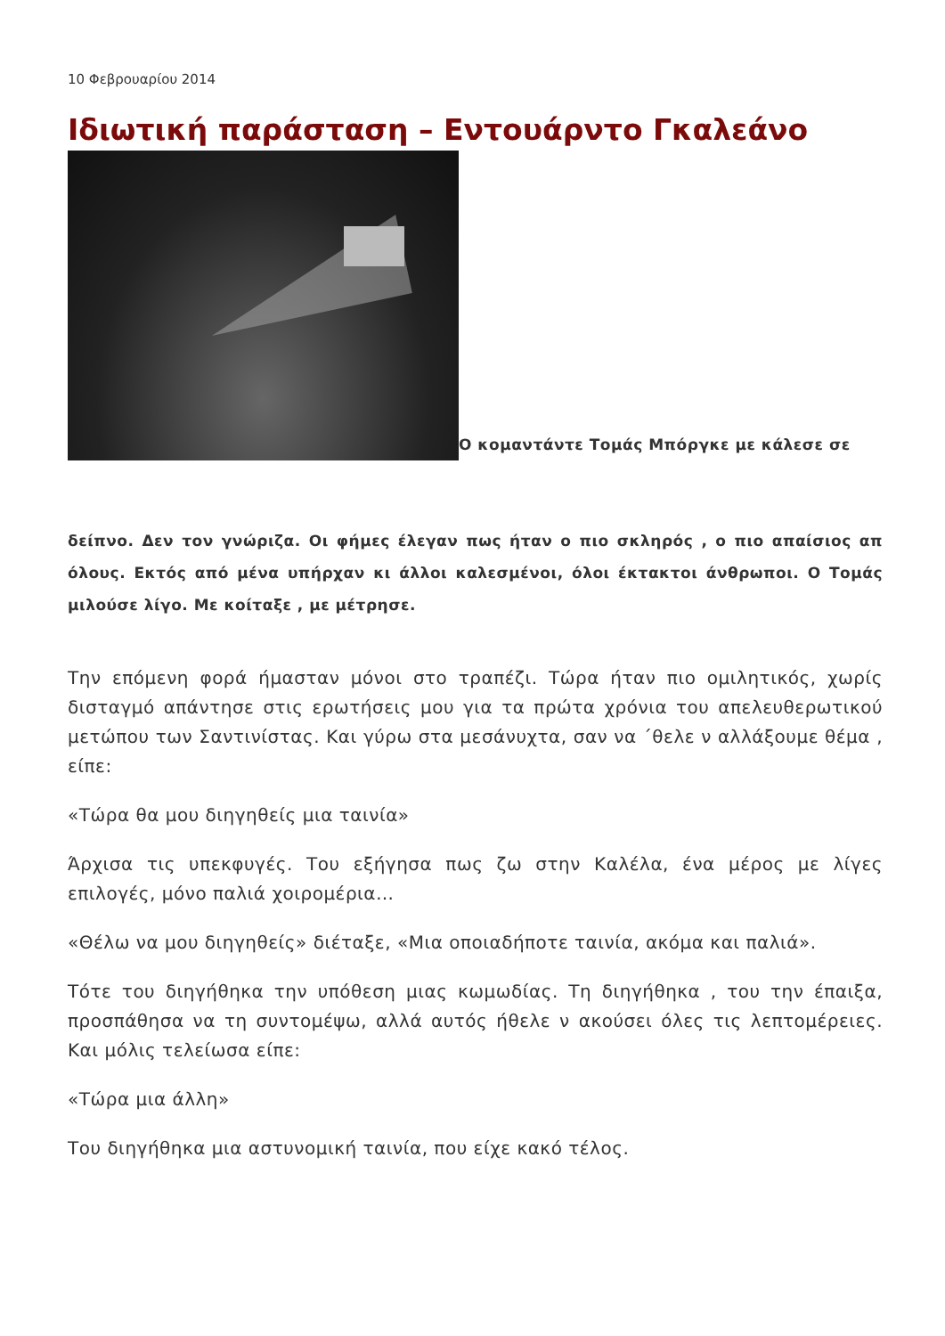10 Φεβρουαρίου 2014
Ιδιωτική παράσταση – Εντουάρντο Γκαλεάνο
Ο κομαντάντε Τομάς Μπόργκε με κάλεσε σε
δείπνο. Δεν τον γνώριζα. Οι φήμες έλεγαν πως ήταν ο πιο σκληρός , ο πιο απαίσιος απ όλους. Εκτός από μένα υπήρχαν κι άλλοι καλεσμένοι, όλοι έκτακτοι άνθρωποι. Ο Τομάς μιλούσε λίγο. Με κοίταξε , με μέτρησε.
Την επόμενη φορά ήμασταν μόνοι στο τραπέζι. Τώρα ήταν πιο ομιλητικός, χωρίς δισταγμό απάντησε στις ερωτήσεις μου για τα πρώτα χρόνια του απελευθερωτικού μετώπου των Σαντινίστας. Και γύρω στα μεσάνυχτα, σαν να ΄θελε ν αλλάξουμε θέμα , είπε:
«Τώρα θα μου διηγηθείς μια ταινία»
Άρχισα τις υπεκφυγές. Του εξήγησα πως ζω στην Καλέλα, ένα μέρος με λίγες επιλογές, μόνο παλιά χοιρομέρια…
«Θέλω να μου διηγηθείς» διέταξε, «Μια οποιαδήποτε ταινία, ακόμα και παλιά».
Τότε του διηγήθηκα την υπόθεση μιας κωμωδίας. Τη διηγήθηκα , του την έπαιξα, προσπάθησα να τη συντομέψω, αλλά αυτός ήθελε ν ακούσει όλες τις λεπτομέρειες. Και μόλις τελείωσα είπε:
«Τώρα μια άλλη»
Του διηγήθηκα μια αστυνομική ταινία, που είχε κακό τέλος.